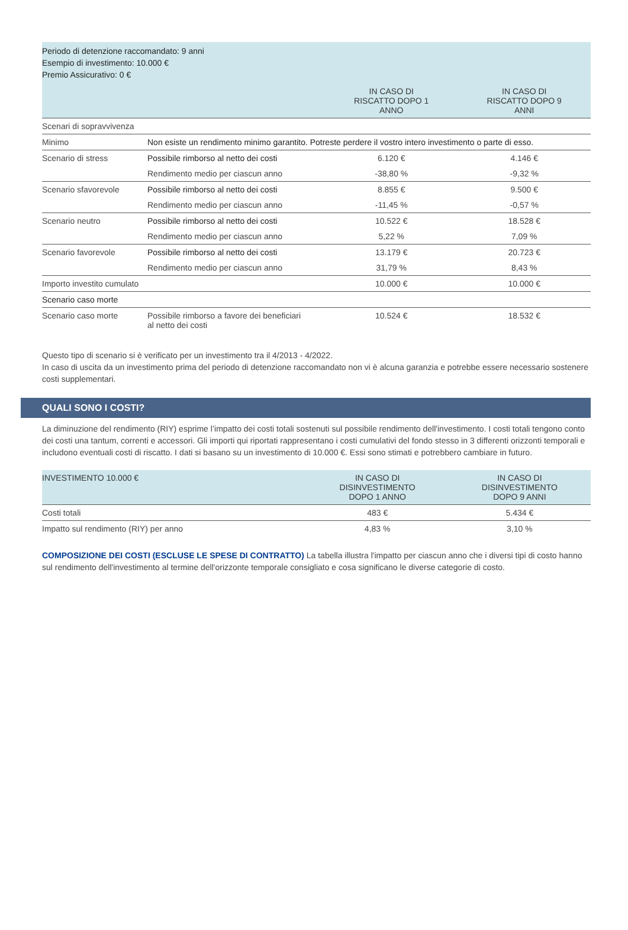| Periodo di detenzione raccomandato: 9 anni Esempio di investimento: 10.000 € Premio Assicurativo: 0 € | | | |
| | | IN CASO DI RISCATTO DOPO 1 ANNO | IN CASO DI RISCATTO DOPO 9 ANNI |
| Scenari di sopravvivenza | | | |
| Minimo | Non esiste un rendimento minimo garantito. Potreste perdere il vostro intero investimento o parte di esso. | | |
| Scenario di stress | Possibile rimborso al netto dei costi | 6.120 € | 4.146 € |
| | Rendimento medio per ciascun anno | -38,80 % | -9,32 % |
| Scenario sfavorevole | Possibile rimborso al netto dei costi | 8.855 € | 9.500 € |
| | Rendimento medio per ciascun anno | -11,45 % | -0,57 % |
| Scenario neutro | Possibile rimborso al netto dei costi | 10.522 € | 18.528 € |
| | Rendimento medio per ciascun anno | 5,22 % | 7,09 % |
| Scenario favorevole | Possibile rimborso al netto dei costi | 13.179 € | 20.723 € |
| | Rendimento medio per ciascun anno | 31,79 % | 8,43 % |
| Importo investito cumulato | | 10.000 € | 10.000 € |
| Scenario caso morte | | | |
| Scenario caso morte | Possibile rimborso a favore dei beneficiari al netto dei costi | 10.524 € | 18.532 € |
Questo tipo di scenario si è verificato per un investimento tra il 4/2013 - 4/2022.
In caso di uscita da un investimento prima del periodo di detenzione raccomandato non vi è alcuna garanzia e potrebbe essere necessario sostenere costi supplementari.
QUALI SONO I COSTI?
La diminuzione del rendimento (RIY) esprime l’impatto dei costi totali sostenuti sul possibile rendimento dell'investimento. I costi totali tengono conto dei costi una tantum, correnti e accessori. Gli importi qui riportati rappresentano i costi cumulativi del fondo stesso in 3 differenti orizzonti temporali e includono eventuali costi di riscatto. I dati si basano su un investimento di 10.000 €. Essi sono stimati e potrebbero cambiare in futuro.
| INVESTIMENTO 10.000 € | IN CASO DI DISINVESTIMENTO DOPO 1 ANNO | IN CASO DI DISINVESTIMENTO DOPO 9 ANNI |
| --- | --- | --- |
| Costi totali | 483 € | 5.434 € |
| Impatto sul rendimento (RIY) per anno | 4,83 % | 3,10 % |
COMPOSIZIONE DEI COSTI (ESCLUSE LE SPESE DI CONTRATTO) La tabella illustra l'impatto per ciascun anno che i diversi tipi di costo hanno sul rendimento dell'investimento al termine dell'orizzonte temporale consigliato e cosa significano le diverse categorie di costo.